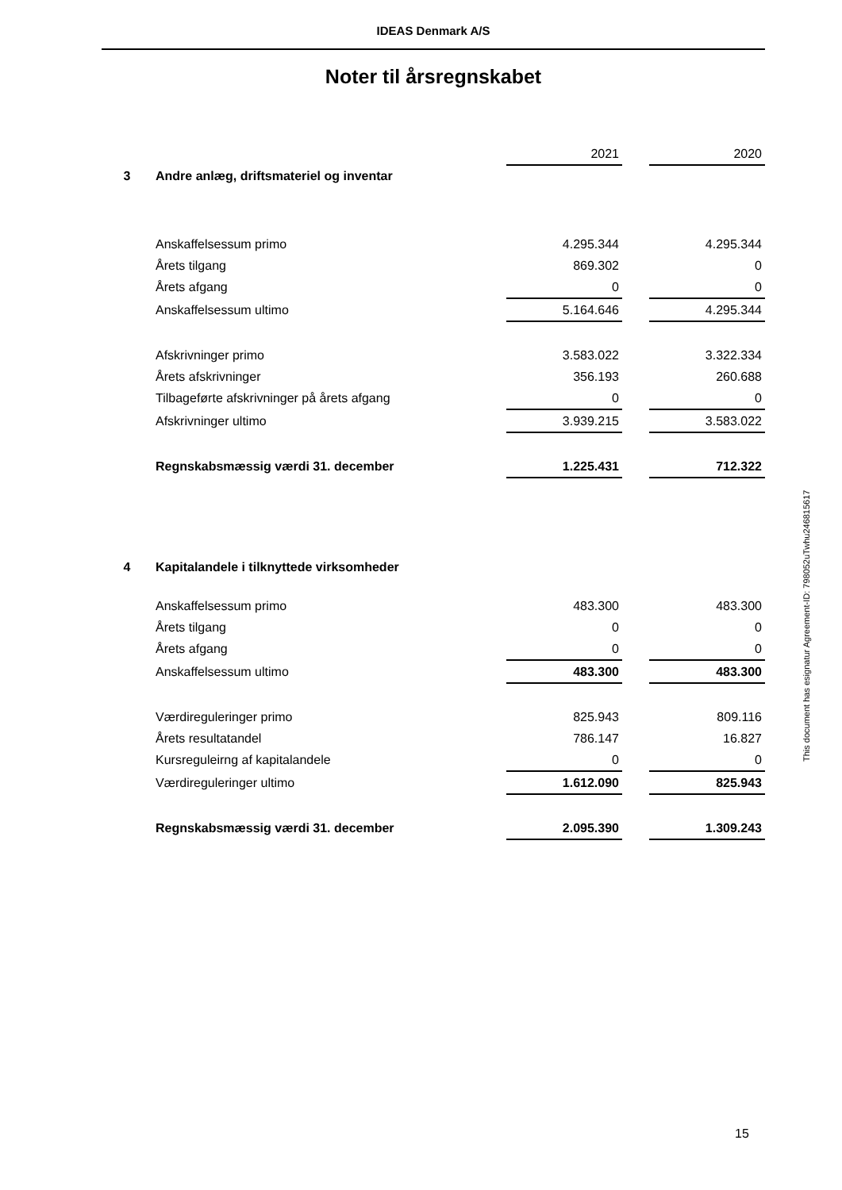IDEAS Denmark A/S
Noter til årsregnskabet
| | | 2021 | | 2020 |
| 3 | Andre anlæg, driftsmateriel og inventar | | | |
| | Anskaffelsessum primo | 4.295.344 | | 4.295.344 |
| | Årets tilgang | 869.302 | | 0 |
| | Årets afgang | 0 | | 0 |
| | Anskaffelsessum ultimo | 5.164.646 | | 4.295.344 |
| | Afskrivninger primo | 3.583.022 | | 3.322.334 |
| | Årets afskrivninger | 356.193 | | 260.688 |
| | Tilbageførte afskrivninger på årets afgang | 0 | | 0 |
| | Afskrivninger ultimo | 3.939.215 | | 3.583.022 |
| | Regnskabsmæssig værdi 31. december | 1.225.431 | | 712.322 |
| 4 | Kapitalandele i tilknyttede virksomheder | | | |
| | Anskaffelsessum primo | 483.300 | | 483.300 |
| | Årets tilgang | 0 | | 0 |
| | Årets afgang | 0 | | 0 |
| | Anskaffelsessum ultimo | 483.300 | | 483.300 |
| | Værdireguleringer primo | 825.943 | | 809.116 |
| | Årets resultatandel | 786.147 | | 16.827 |
| | Kursreguleirng af kapitalandele | 0 | | 0 |
| | Værdireguleringer ultimo | 1.612.090 | | 825.943 |
| | Regnskabsmæssig værdi 31. december | 2.095.390 | | 1.309.243 |
This document has esignatur Agreement-ID: 798052uTwhu246815617
15